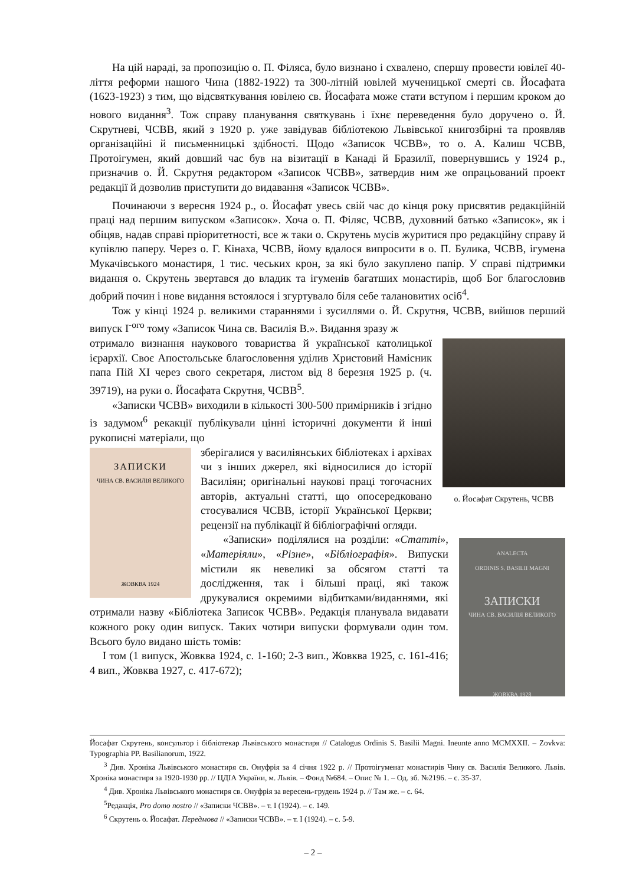На цій нараді, за пропозицію о. П. Філяса, було визнано і схвалено, спершу провести ювілеї 40-ліття реформи нашого Чина (1882-1922) та 300-літній ювілей мученицької смерті св. Йосафата (1623-1923) з тим, що відсвяткування ювілею св. Йосафата може стати вступом і першим кроком до нового видання<sup>3</sup>. Тож справу планування святкувань і їхнє переведення було доручено о. Й. Скрутневі, ЧСВВ, який з 1920 р. уже завідував бібліотекою Львівської книгозбірні та проявляв організаційні й письменницькі здібності. Щодо «Записок ЧСВВ», то о. А. Калиш ЧСВВ, Протоігумен, який довший час був на візитації в Канаді й Бразилії, повернувшись у 1924 р., призначив о. Й. Скрутня редактором «Записок ЧСВВ», затвердив ним же опрацьований проект редакції й дозволив приступити до видавання «Записок ЧСВВ».
Починаючи з вересня 1924 р., о. Йосафат увесь свій час до кінця року присвятив редакційній праці над першим випуском «Записок». Хоча о. П. Філяс, ЧСВВ, духовний батько «Записок», як і обіцяв, надав справі пріоритетності, все ж таки о. Скрутень мусів журитися про редакційну справу й купівлю паперу. Через о. Г. Кінаха, ЧСВВ, йому вдалося випросити в о. П. Булика, ЧСВВ, ігумена Мукачівського монастиря, 1 тис. чеських крон, за які було закуплено папір. У справі підтримки видання о. Скрутень звертався до владик та ігуменів багатших монастирів, щоб Бог благословив добрий почин і нове видання встоялося і згуртувало біля себе талановитих осіб<sup>4</sup>.
Тож у кінці 1924 р. великими стараннями і зусиллями о. Й. Скрутня, ЧСВВ, вийшов перший випуск І<sup>-ого</sup> тому «Записок Чина св. Василія В.». Видання зразу ж
о. Йосафат Скрутень, ЧСВВ
отримало визнання наукового товариства й української католицької ієрархії. Своє Апостольське благословення уділив Христовий Намісник папа Пій ХІ через свого секретаря, листом від 8 березня 1925 р. (ч. 39719), на руки о. Йосафата Скрутня, ЧСВВ<sup>5</sup>.
«Записки ЧСВВ» виходили в кількості 300-500 примірників і згідно із задумом<sup>6</sup> рекакції публікували цінні історичні документи й інші рукописні матеріали, що
ЗАПИСКИ
ЧИНА СВ. ВАСИЛІЯ ВЕЛИКОГО
ЖОВКВА 1924
зберігалися у василіянських бібліотеках і архівах чи з інших джерел, які відносилися до історії Василіян; оригінальні наукові праці тогочасних авторів, актуальні статті, що опосередковано стосувалися ЧСВВ, історії Української Церкви; рецензії на публікації й бібліографічні огляди.
ANALECTA
ORDINIS S. BASILII MAGNI
ЗАПИСКИ
ЧИНА СВ. ВАСИЛІЯ ВЕЛИКОГО
ЖОВКВА 1928
«Записки» поділялися на розділи: «Статті», «Матеріяли», «Різне», «Бібліографія». Випуски містили як невеликі за обсягом статті та дослідження, так і більші праці, які також друкувалися окремими відбитками/виданнями, які отримали назву «Бібліотека Записок ЧСВВ». Редакція планувала видавати кожного року один випуск. Таких чотири випуски формували один том. Всього було видано шість томів:
І том (1 випуск, Жовква 1924, с. 1-160; 2-3 вип., Жовква 1925, с. 161-416; 4 вип., Жовква 1927, с. 417-672);
Йосафат Скрутень, консультор і бібліотекар Львівського монастиря // Catalogus Ordinis S. Basilii Magni. Ineunte anno MCMXXII. – Zovkva: Typographia PP. Basilianorum, 1922.
<sup>3</sup> Див. Хроніка Львівського монастиря св. Онуфрія за 4 січня 1922 р. // Протоігуменат монастирів Чину св. Василія Великого. Львів. Хроніка монастиря за 1920-1930 рр. // ЦДІА України, м. Львів. – Фонд №684. – Опис № 1. – Од. зб. №2196. – с. 35-37.
<sup>4</sup> Див. Хроніка Львівського монастиря св. Онуфрія за вересень-грудень 1924 р. // Там же. – с. 64.
<sup>5</sup> Редакція, Pro domo nostro // «Записки ЧСВВ». – т. І (1924). – с. 149.
<sup>6</sup> Скрутень о. Йосафат. Передмова // «Записки ЧСВВ». – т. І (1924). – с. 5-9.
– 2 –